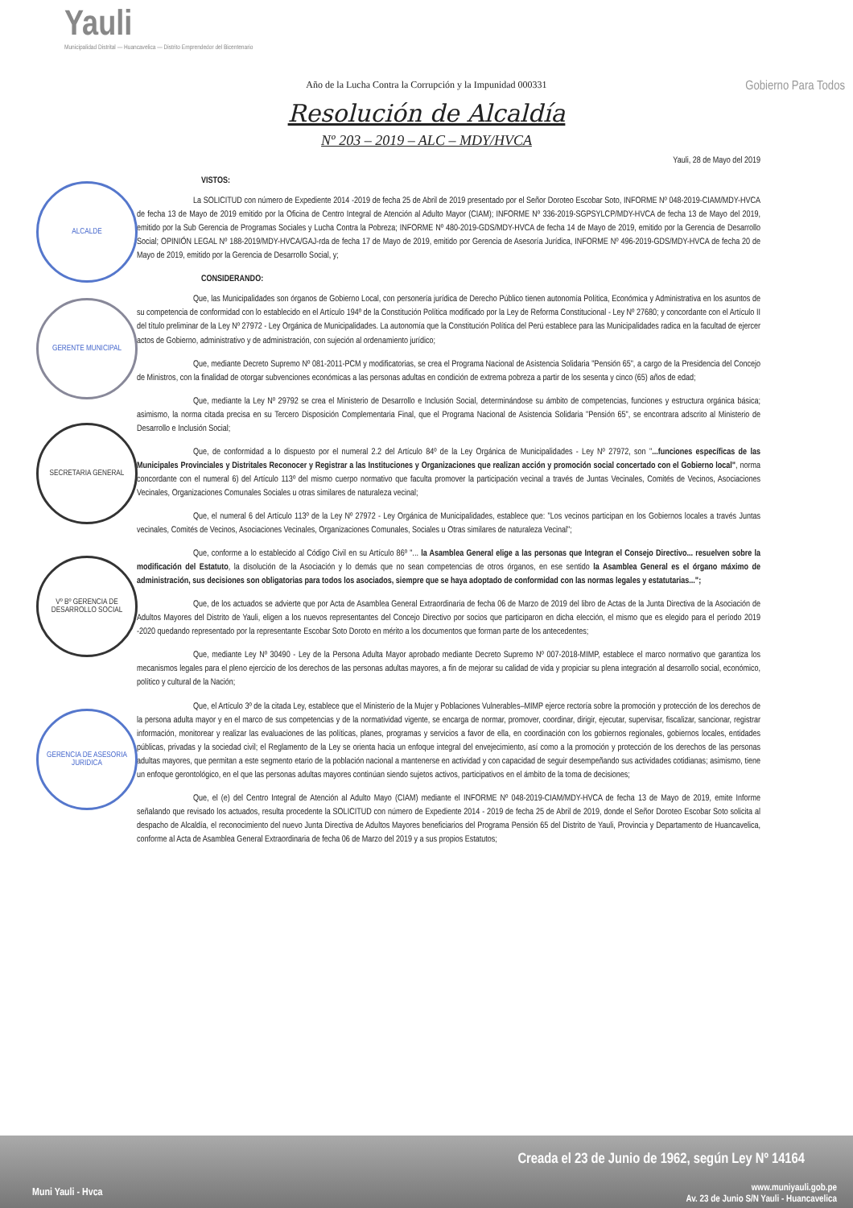Yauli
Municipalidad Distrital — Huancavelica — Distrito Emprendedor del Bicentenario
Gobierno Para Todos
Año de la Lucha Contra la Corrupción y la Impunidad 000331
Resolución de Alcaldía
Nº 203 – 2019 – ALC – MDY/HVCA
ALCALDE
GERENTE MUNICIPAL
SECRETARIA GENERAL
Vº Bº GERENCIA DE DESARROLLO SOCIAL
GERENCIA DE ASESORIA JURIDICA
Yauli, 28 de Mayo del 2019
VISTOS:
La SOLICITUD con número de Expediente 2014 -2019 de fecha 25 de Abril de 2019 presentado por el Señor Doroteo Escobar Soto, INFORME Nº 048-2019-CIAM/MDY-HVCA de fecha 13 de Mayo de 2019 emitido por la Oficina de Centro Integral de Atención al Adulto Mayor (CIAM); INFORME Nº 336-2019-SGPSYLCP/MDY-HVCA de fecha 13 de Mayo del 2019, emitido por la Sub Gerencia de Programas Sociales y Lucha Contra la Pobreza; INFORME Nº 480-2019-GDS/MDY-HVCA de fecha 14 de Mayo de 2019, emitido por la Gerencia de Desarrollo Social; OPINIÓN LEGAL Nº 188-2019/MDY-HVCA/GAJ-rda de fecha 17 de Mayo de 2019, emitido por Gerencia de Asesoría Jurídica, INFORME Nº 496-2019-GDS/MDY-HVCA de fecha 20 de Mayo de 2019, emitido por la Gerencia de Desarrollo Social, y;
CONSIDERANDO:
Que, las Municipalidades son órganos de Gobierno Local, con personería jurídica de Derecho Público tienen autonomía Política, Económica y Administrativa en los asuntos de su competencia de conformidad con lo establecido en el Artículo 194º de la Constitución Política modificado por la Ley de Reforma Constitucional - Ley Nº 27680; y concordante con el Artículo II del título preliminar de la Ley Nº 27972 - Ley Orgánica de Municipalidades. La autonomía que la Constitución Política del Perú establece para las Municipalidades radica en la facultad de ejercer actos de Gobierno, administrativo y de administración, con sujeción al ordenamiento jurídico;
Que, mediante Decreto Supremo Nº 081-2011-PCM y modificatorias, se crea el Programa Nacional de Asistencia Solidaria "Pensión 65", a cargo de la Presidencia del Concejo de Ministros, con la finalidad de otorgar subvenciones económicas a las personas adultas en condición de extrema pobreza a partir de los sesenta y cinco (65) años de edad;
Que, mediante la Ley Nº 29792 se crea el Ministerio de Desarrollo e Inclusión Social, determinándose su ámbito de competencias, funciones y estructura orgánica básica; asimismo, la norma citada precisa en su Tercero Disposición Complementaria Final, que el Programa Nacional de Asistencia Solidaria "Pensión 65", se encontrara adscrito al Ministerio de Desarrollo e Inclusión Social;
Que, de conformidad a lo dispuesto por el numeral 2.2 del Artículo 84º de la Ley Orgánica de Municipalidades - Ley Nº 27972, son "...funciones específicas de las Municipales Provinciales y Distritales Reconocer y Registrar a las Instituciones y Organizaciones que realizan acción y promoción social concertado con el Gobierno local", norma concordante con el numeral 6) del Artículo 113º del mismo cuerpo normativo que faculta promover la participación vecinal a través de Juntas Vecinales, Comités de Vecinos, Asociaciones Vecinales, Organizaciones Comunales Sociales u otras similares de naturaleza vecinal;
Que, el numeral 6 del Artículo 113º de la Ley Nº 27972 - Ley Orgánica de Municipalidades, establece que: "Los vecinos participan en los Gobiernos locales a través Juntas vecinales, Comités de Vecinos, Asociaciones Vecinales, Organizaciones Comunales, Sociales u Otras similares de naturaleza Vecinal";
Que, conforme a lo establecido al Código Civil en su Artículo 86º "... la Asamblea General elige a las personas que Integran el Consejo Directivo... resuelven sobre la modificación del Estatuto, la disolución de la Asociación y lo demás que no sean competencias de otros órganos, en ese sentido la Asamblea General es el órgano máximo de administración, sus decisiones son obligatorias para todos los asociados, siempre que se haya adoptado de conformidad con las normas legales y estatutarias...";
Que, de los actuados se advierte que por Acta de Asamblea General Extraordinaria de fecha 06 de Marzo de 2019 del libro de Actas de la Junta Directiva de la Asociación de Adultos Mayores del Distrito de Yauli, eligen a los nuevos representantes del Concejo Directivo por socios que participaron en dicha elección, el mismo que es elegido para el período 2019 -2020 quedando representado por la representante Escobar Soto Doroto en mérito a los documentos que forman parte de los antecedentes;
Que, mediante Ley Nº 30490 - Ley de la Persona Adulta Mayor aprobado mediante Decreto Supremo Nº 007-2018-MIMP, establece el marco normativo que garantiza los mecanismos legales para el pleno ejercicio de los derechos de las personas adultas mayores, a fin de mejorar su calidad de vida y propiciar su plena integración al desarrollo social, económico, político y cultural de la Nación;
Que, el Artículo 3º de la citada Ley, establece que el Ministerio de la Mujer y Poblaciones Vulnerables–MIMP ejerce rectoría sobre la promoción y protección de los derechos de la persona adulta mayor y en el marco de sus competencias y de la normatividad vigente, se encarga de normar, promover, coordinar, dirigir, ejecutar, supervisar, fiscalizar, sancionar, registrar información, monitorear y realizar las evaluaciones de las políticas, planes, programas y servicios a favor de ella, en coordinación con los gobiernos regionales, gobiernos locales, entidades públicas, privadas y la sociedad civil; el Reglamento de la Ley se orienta hacia un enfoque integral del envejecimiento, así como a la promoción y protección de los derechos de las personas adultas mayores, que permitan a este segmento etario de la población nacional a mantenerse en actividad y con capacidad de seguir desempeñando sus actividades cotidianas; asimismo, tiene un enfoque gerontológico, en el que las personas adultas mayores continúan siendo sujetos activos, participativos en el ámbito de la toma de decisiones;
Que, el (e) del Centro Integral de Atención al Adulto Mayo (CIAM) mediante el INFORME Nº 048-2019-CIAM/MDY-HVCA de fecha 13 de Mayo de 2019, emite Informe señalando que revisado los actuados, resulta procedente la SOLICITUD con número de Expediente 2014 - 2019 de fecha 25 de Abril de 2019, donde el Señor Doroteo Escobar Soto solicita al despacho de Alcaldía, el reconocimiento del nuevo Junta Directiva de Adultos Mayores beneficiarios del Programa Pensión 65 del Distrito de Yauli, Provincia y Departamento de Huancavelica, conforme al Acta de Asamblea General Extraordinaria de fecha 06 de Marzo del 2019 y a sus propios Estatutos;
Muni Yauli - Hvca
Creada el 23 de Junio de 1962, según Ley Nº 14164
www.muniyauli.gob.pe
Av. 23 de Junio S/N Yauli - Huancavelica